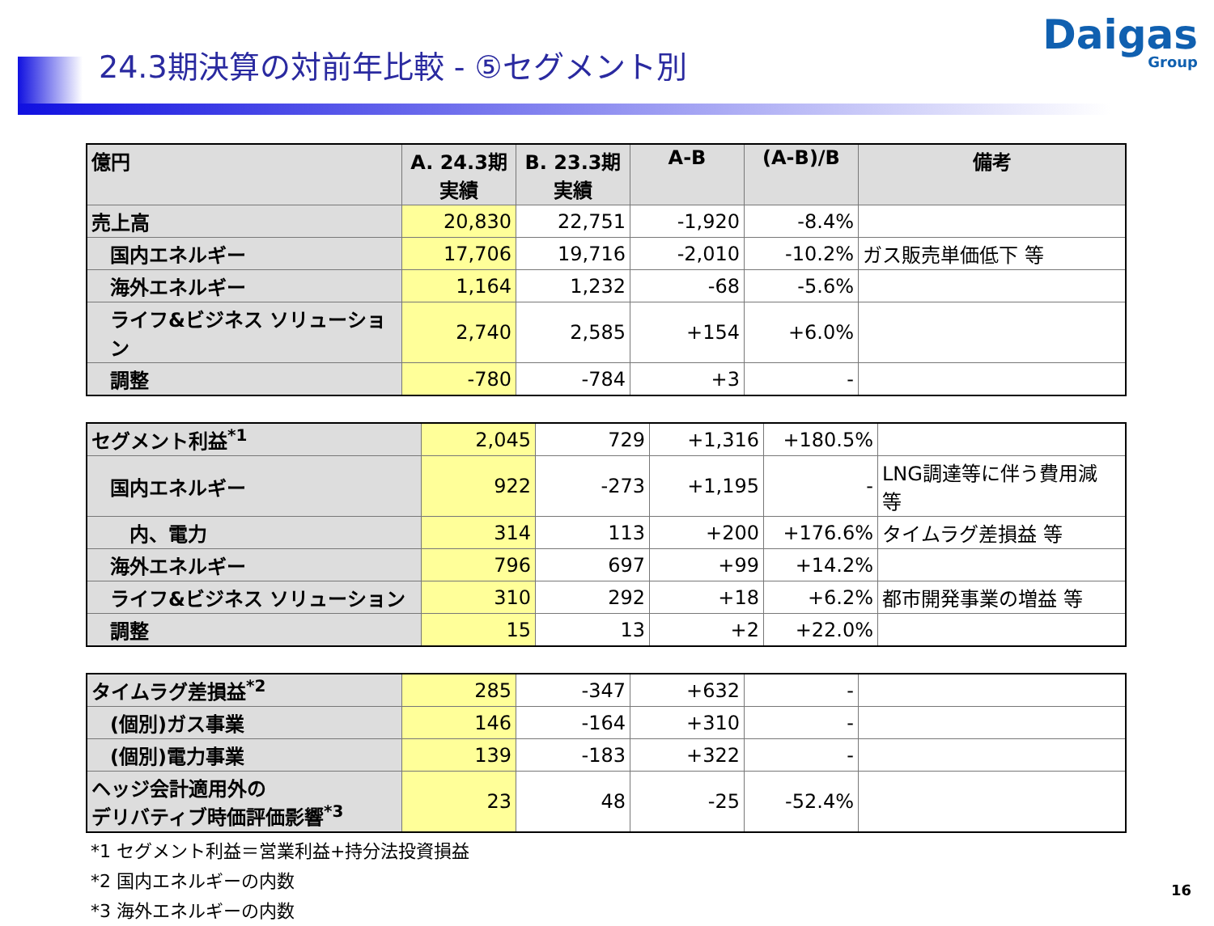24.3期決算の対前年比較 - ⑤セグメント別
Daigas
Group
| 億円 | A. 24.3期 実績 | B. 23.3期 実績 | A-B | (A-B)/B | 備考 |
| --- | --- | --- | --- | --- | --- |
| 売上高 | 20,830 | 22,751 | -1,920 | -8.4% | |
| 国内エネルギー | 17,706 | 19,716 | -2,010 | -10.2% | ガス販売単価低下 等 |
| 海外エネルギー | 1,164 | 1,232 | -68 | -5.6% | |
| ライフ&ビジネス ソリューション | 2,740 | 2,585 | +154 | +6.0% | |
| 調整 | -780 | -784 | +3 | - | |
| セグメント利益<sup>*1</sup> | 2,045 | 729 | +1,316 | +180.5% | |
| 国内エネルギー | 922 | -273 | +1,195 | - | LNG調達等に伴う費用減 等 |
| 内、電力 | 314 | 113 | +200 | +176.6% | タイムラグ差損益 等 |
| 海外エネルギー | 796 | 697 | +99 | +14.2% | |
| ライフ&ビジネス ソリューション | 310 | 292 | +18 | +6.2% | 都市開発事業の増益 等 |
| 調整 | 15 | 13 | +2 | +22.0% | |
| タイムラグ差損益<sup>*2</sup> | 285 | -347 | +632 | - | |
| (個別)ガス事業 | 146 | -164 | +310 | - | |
| (個別)電力事業 | 139 | -183 | +322 | - | |
| ヘッジ会計適用外の デリバティブ時価評価影響<sup>*3</sup> | 23 | 48 | -25 | -52.4% | |
*1 セグメント利益＝営業利益+持分法投資損益
*2 国内エネルギーの内数
*3 海外エネルギーの内数
16